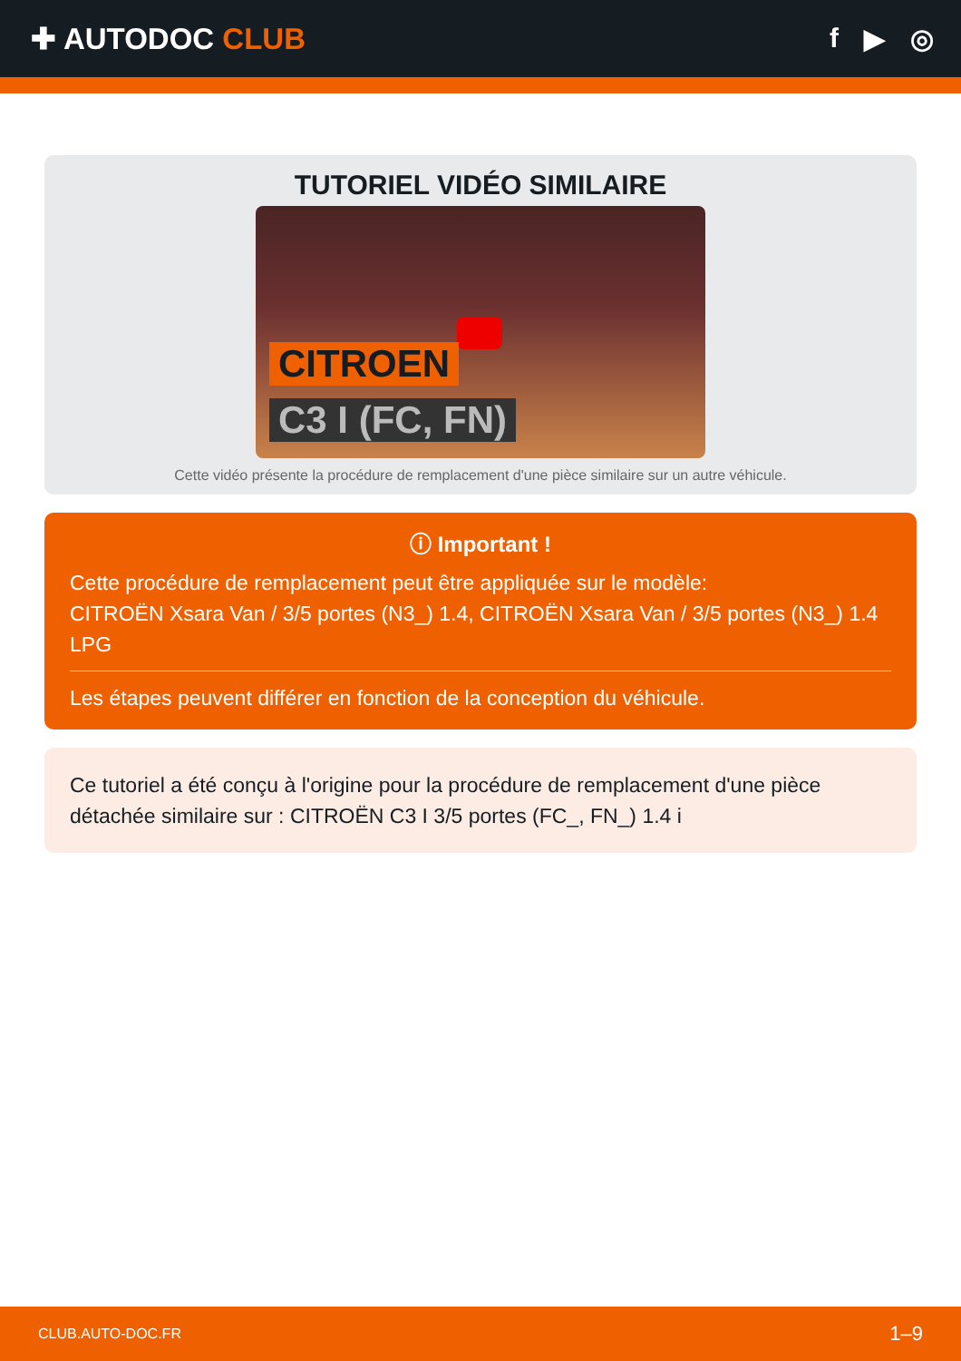✚ AUTODOC CLUB f ▶ ◎
TUTORIEL VIDÉO SIMILAIRE
CITROEN
C3 I (FC, FN)
Cette vidéo présente la procédure de remplacement d'une pièce similaire sur un autre véhicule.
ⓘ Important !
Cette procédure de remplacement peut être appliquée sur le modèle:
CITROËN Xsara Van / 3/5 portes (N3_) 1.4, CITROËN Xsara Van / 3/5 portes (N3_) 1.4 LPG
Les étapes peuvent différer en fonction de la conception du véhicule.
Ce tutoriel a été conçu à l'origine pour la procédure de remplacement d'une pièce détachée similaire sur : CITROËN C3 I 3/5 portes (FC_, FN_) 1.4 i
CLUB.AUTO-DOC.FR 1–9